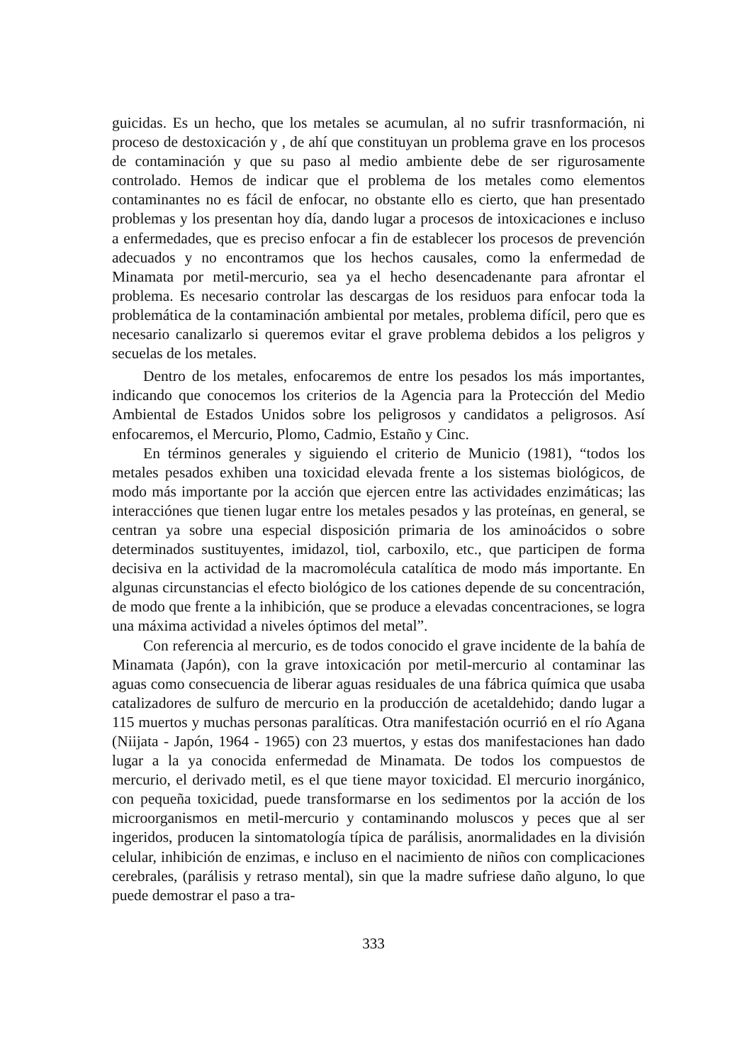guicidas. Es un hecho, que los metales se acumulan, al no sufrir trasnformación, ni proceso de destoxicación y , de ahí que constituyan un problema grave en los procesos de contaminación y que su paso al medio ambiente debe de ser rigurosamente controlado. Hemos de indicar que el problema de los metales como elementos contaminantes no es fácil de enfocar, no obstante ello es cierto, que han presentado problemas y los presentan hoy día, dando lugar a procesos de intoxicaciones e incluso a enfermedades, que es preciso enfocar a fin de establecer los procesos de prevención adecuados y no encontramos que los hechos causales, como la enfermedad de Minamata por metil-mercurio, sea ya el hecho desencadenante para afrontar el problema. Es necesario controlar las descargas de los residuos para enfocar toda la problemática de la contaminación ambiental por metales, problema difícil, pero que es necesario canalizarlo si queremos evitar el grave problema debidos a los peligros y secuelas de los metales.
Dentro de los metales, enfocaremos de entre los pesados los más importantes, indicando que conocemos los criterios de la Agencia para la Protección del Medio Ambiental de Estados Unidos sobre los peligrosos y candidatos a peligrosos. Así enfocaremos, el Mercurio, Plomo, Cadmio, Estaño y Cinc.
En términos generales y siguiendo el criterio de Municio (1981), “todos los metales pesados exhiben una toxicidad elevada frente a los sistemas biológicos, de modo más importante por la acción que ejercen entre las actividades enzimáticas; las interacciónes que tienen lugar entre los metales pesados y las proteínas, en general, se centran ya sobre una especial disposición primaria de los aminoácidos o sobre determinados sustituyentes, imidazol, tiol, carboxilo, etc., que participen de forma decisiva en la actividad de la macromolécula catalítica de modo más importante. En algunas circunstancias el efecto biológico de los cationes depende de su concentración, de modo que frente a la inhibición, que se produce a elevadas concentraciones, se logra una máxima actividad a niveles óptimos del metal”.
Con referencia al mercurio, es de todos conocido el grave incidente de la bahía de Minamata (Japón), con la grave intoxicación por metil-mercurio al contaminar las aguas como consecuencia de liberar aguas residuales de una fábrica química que usaba catalizadores de sulfuro de mercurio en la producción de acetaldehido; dando lugar a 115 muertos y muchas personas paralíticas. Otra manifestación ocurrió en el río Agana (Niijata - Japón, 1964 - 1965) con 23 muertos, y estas dos manifestaciones han dado lugar a la ya conocida enfermedad de Minamata. De todos los compuestos de mercurio, el derivado metil, es el que tiene mayor toxicidad. El mercurio inorgánico, con pequeña toxicidad, puede transformarse en los sedimentos por la acción de los microorganismos en metil-mercurio y contaminando moluscos y peces que al ser ingeridos, producen la sintomatología típica de parálisis, anormalidades en la división celular, inhibición de enzimas, e incluso en el nacimiento de niños con complicaciones cerebrales, (parálisis y retraso mental), sin que la madre sufriese daño alguno, lo que puede demostrar el paso a tra-
333